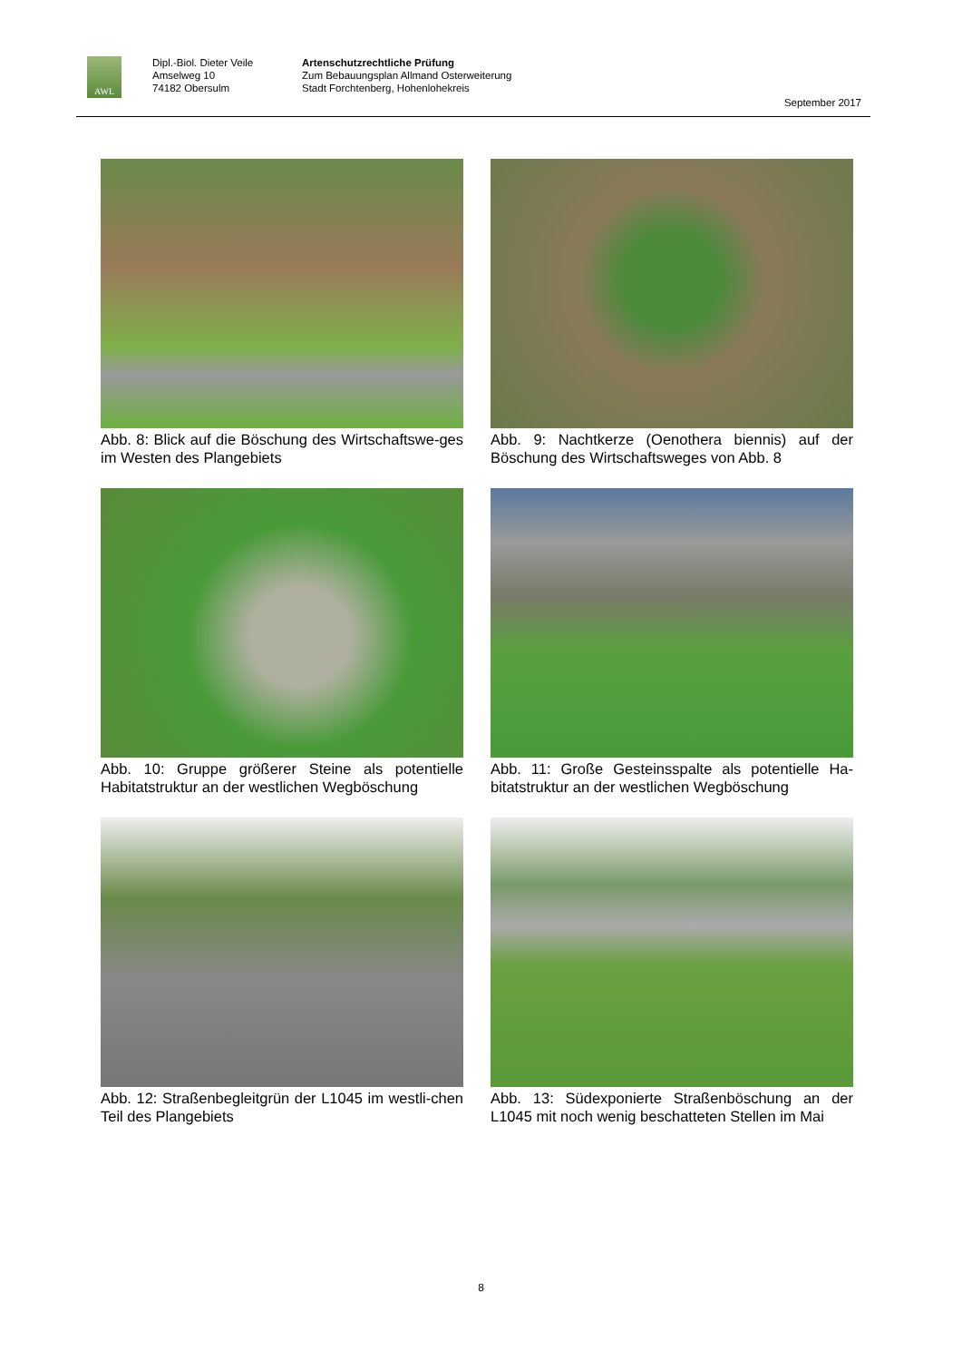AWL
Dipl.-Biol. Dieter Veile
Amselweg 10
74182 Obersulm
Artenschutzrechtliche Prüfung
Zum Bebauungsplan Allmand Osterweiterung
Stadt Forchtenberg, Hohenlohekreis
September 2017
Abb. 8: Blick auf die Böschung des Wirtschaftswe-ges im Westen des Plangebiets
Abb. 9: Nachtkerze (Oenothera biennis) auf der Böschung des Wirtschaftsweges von Abb. 8
Abb. 10: Gruppe größerer Steine als potentielle Habitatstruktur an der westlichen Wegböschung
Abb. 11: Große Gesteinsspalte als potentielle Ha-bitatstruktur an der westlichen Wegböschung
Abb. 12: Straßenbegleitgrün der L1045 im westli-chen Teil des Plangebiets
Abb. 13: Südexponierte Straßenböschung an der L1045 mit noch wenig beschatteten Stellen im Mai
8